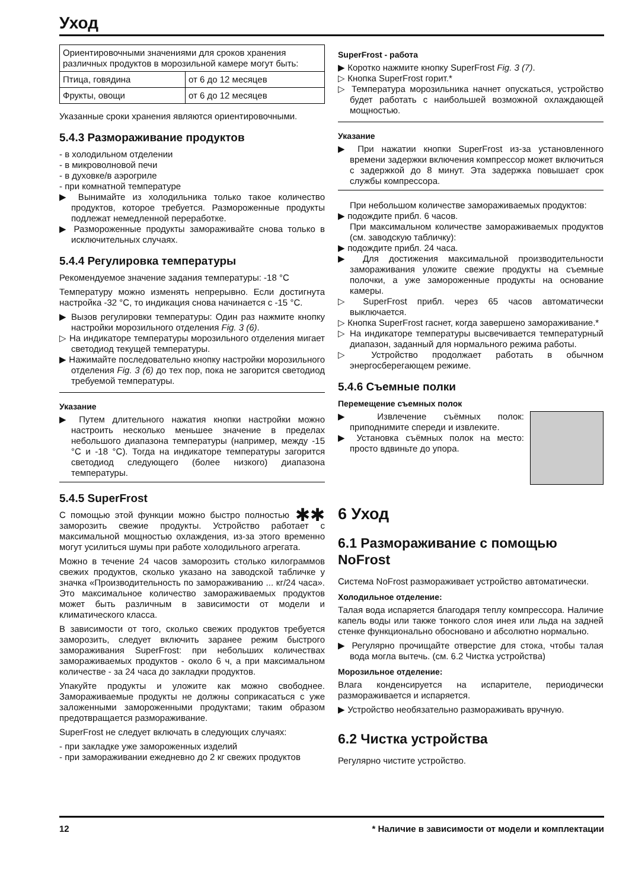Уход
| Ориентировочными значениями для сроков хранения различных продуктов в морозильной камере могут быть: | |
| Птица, говядина | от 6 до 12 месяцев |
| Фрукты, овощи | от 6 до 12 месяцев |
Указанные сроки хранения являются ориентировочными.
5.4.3 Размораживание продуктов
- в холодильном отделении
- в микроволновой печи
- в духовке/в аэрогриле
- при комнатной температуре
▶ Вынимайте из холодильника только такое количество продуктов, которое требуется. Размороженные продукты подлежат немедленной переработке.
▶ Размороженные продукты замораживайте снова только в исключительных случаях.
5.4.4 Регулировка температуры
Рекомендуемое значение задания температуры: -18 °C
Температуру можно изменять непрерывно. Если достигнута настройка -32 °C, то индикация снова начинается с -15 °C.
▶ Вызов регулировки температуры: Один раз нажмите кнопку настройки морозильного отделения Fig. 3 (6).
▷ На индикаторе температуры морозильного отделения мигает светодиод текущей температуры.
▶ Нажимайте последовательно кнопку настройки морозильного отделения Fig. 3 (6) до тех пор, пока не загорится светодиод требуемой температуры.
Указание
▶ Путем длительного нажатия кнопки настройки можно настроить несколько меньшее значение в пределах небольшого диапазона температуры (например, между -15 °C и -18 °C). Тогда на индикаторе температуры загорится светодиод следующего (более низкого) диапазона температуры.
5.4.5 SuperFrost
✱✱ С помощью этой функции можно быстро полностью заморозить свежие продукты. Устройство работает с максимальной мощностью охлаждения, из-за этого временно могут усилиться шумы при работе холодильного агрегата.
Можно в течение 24 часов заморозить столько килограммов свежих продуктов, сколько указано на заводской табличке у значка «Производительность по замораживанию ... кг/24 часа». Это максимальное количество замораживаемых продуктов может быть различным в зависимости от модели и климатического класса.
В зависимости от того, сколько свежих продуктов требуется заморозить, следует включить заранее режим быстрого замораживания SuperFrost: при небольших количествах замораживаемых продуктов - около 6 ч, а при максимальном количестве - за 24 часа до закладки продуктов.
Упакуйте продукты и уложите как можно свободнее. Замораживаемые продукты не должны соприкасаться с уже заложенными замороженными продуктами; таким образом предотвращается размораживание.
SuperFrost не следует включать в следующих случаях:
- при закладке уже замороженных изделий
- при замораживании ежедневно до 2 кг свежих продуктов
SuperFrost - работа
▶ Коротко нажмите кнопку SuperFrost Fig. 3 (7).
▷ Кнопка SuperFrost горит.*
▷ Температура морозильника начнет опускаться, устройство будет работать с наибольшей возможной охлаждающей мощностью.
Указание
▶ При нажатии кнопки SuperFrost из-за установленного времени задержки включения компрессор может включиться с задержкой до 8 минут. Эта задержка повышает срок службы компрессора.
При небольшом количестве замораживаемых продуктов:
▶ подождите прибл. 6 часов.
При максимальном количестве замораживаемых продуктов (см. заводскую табличку):
▶ подождите прибл. 24 часа.
▶ Для достижения максимальной производительности замораживания уложите свежие продукты на съемные полочки, а уже замороженные продукты на основание камеры.
▷ SuperFrost прибл. через 65 часов автоматически выключается.
▷ Кнопка SuperFrost гаснет, когда завершено замораживание.*
▷ На индикаторе температуры высвечивается температурный диапазон, заданный для нормального режима работы.
▷ Устройство продолжает работать в обычном энергосберегающем режиме.
5.4.6 Съемные полки
Перемещение съемных полок
▶ Извлечение съёмных полок: приподнимите спереди и извлеките.
▶ Установка съёмных полок на место: просто вдвиньте до упора.
6 Уход
6.1 Размораживание с помощью NoFrost
Система NoFrost размораживает устройство автоматически.
Холодильное отделение:
Талая вода испаряется благодаря теплу компрессора. Наличие капель воды или также тонкого слоя инея или льда на задней стенке функционально обосновано и абсолютно нормально.
▶ Регулярно прочищайте отверстие для стока, чтобы талая вода могла вытечь. (см. 6.2 Чистка устройства)
Морозильное отделение:
Влага конденсируется на испарителе, периодически размораживается и испаряется.
▶ Устройство необязательно размораживать вручную.
6.2 Чистка устройства
Регулярно чистите устройство.
12 * Наличие в зависимости от модели и комплектации